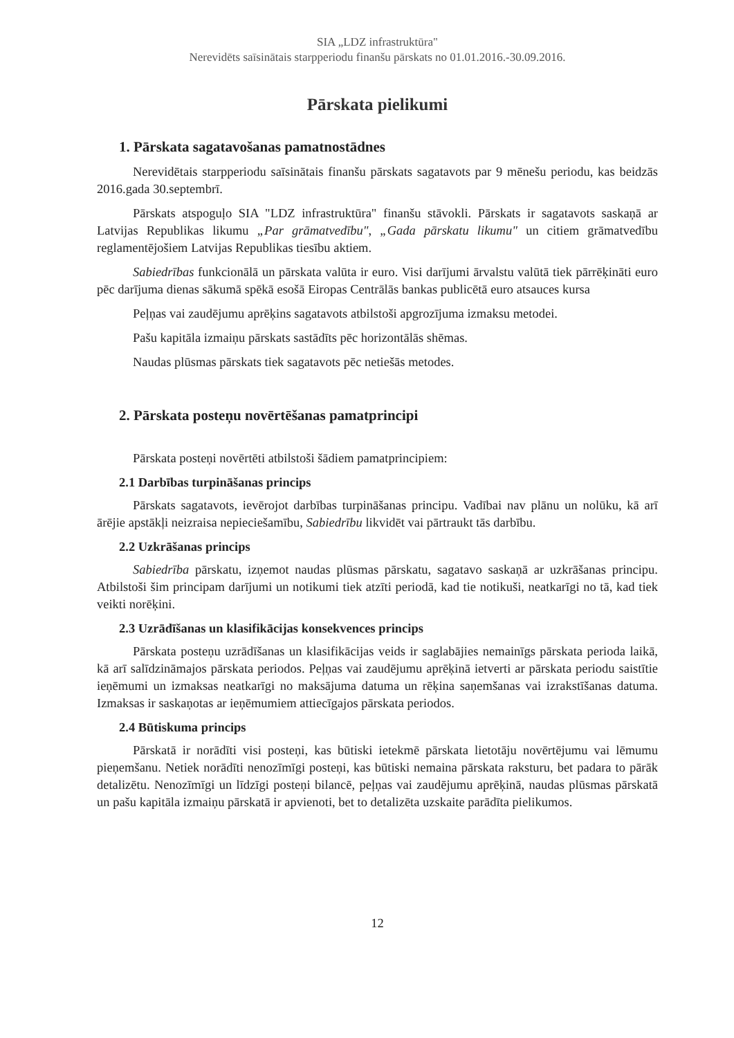SIA „LDZ infrastruktūra"
Nerevidēts saīsinātais starpperiodu finanšu pārskats no 01.01.2016.-30.09.2016.
Pārskata pielikumi
1. Pārskata sagatavošanas pamatnostādnes
Nerevidētais starpperiodu saīsinātais finanšu pārskats sagatavots par 9 mēnešu periodu, kas beidzās 2016.gada 30.septembrī.
Pārskats atspoguļo SIA "LDZ infrastruktūra" finanšu stāvokli. Pārskats ir sagatavots saskaņā ar Latvijas Republikas likumu „Par grāmatvedību", „Gada pārskatu likumu" un citiem grāmatvedību reglamentējošiem Latvijas Republikas tiesību aktiem.
Sabiedrības funkcionālā un pārskata valūta ir euro. Visi darījumi ārvalstu valūtā tiek pārrēķināti euro pēc darījuma dienas sākumā spēkā esošā Eiropas Centrālās bankas publicētā euro atsauces kursa
Peļņas vai zaudējumu aprēķins sagatavots atbilstoši apgrozījuma izmaksu metodei.
Pašu kapitāla izmaiņu pārskats sastādīts pēc horizontālās shēmas.
Naudas plūsmas pārskats tiek sagatavots pēc netiešās metodes.
2. Pārskata posteņu novērtēšanas pamatprincipi
Pārskata posteņi novērtēti atbilstoši šādiem pamatprincipiem:
2.1 Darbības turpināšanas princips
Pārskats sagatavots, ievērojot darbības turpināšanas principu. Vadībai nav plānu un nolūku, kā arī ārējie apstākļi neizraisa nepieciešamību, Sabiedrību likvidēt vai pārtraukt tās darbību.
2.2 Uzkrāšanas princips
Sabiedrība pārskatu, izņemot naudas plūsmas pārskatu, sagatavo saskaņā ar uzkrāšanas principu. Atbilstoši šim principam darījumi un notikumi tiek atzīti periodā, kad tie notikuši, neatkarīgi no tā, kad tiek veikti norēķini.
2.3 Uzrādīšanas un klasifikācijas konsekvences princips
Pārskata posteņu uzrādīšanas un klasifikācijas veids ir saglabājies nemainīgs pārskata perioda laikā, kā arī salīdzināmajos pārskata periodos. Peļņas vai zaudējumu aprēķinā ietverti ar pārskata periodu saistītie ieņēmumi un izmaksas neatkarīgi no maksājuma datuma un rēķina saņemšanas vai izrakstīšanas datuma. Izmaksas ir saskaņotas ar ieņēmumiem attiecīgajos pārskata periodos.
2.4 Būtiskuma princips
Pārskatā ir norādīti visi posteņi, kas būtiski ietekmē pārskata lietotāju novērtējumu vai lēmumu pieņemšanu. Netiek norādīti nenozīmīgi posteņi, kas būtiski nemaina pārskata raksturu, bet padara to pārāk detalizētu. Nenozīmīgi un līdzīgi posteņi bilancē, peļņas vai zaudējumu aprēķinā, naudas plūsmas pārskatā un pašu kapitāla izmaiņu pārskatā ir apvienoti, bet to detalizēta uzskaite parādīta pielikumos.
12